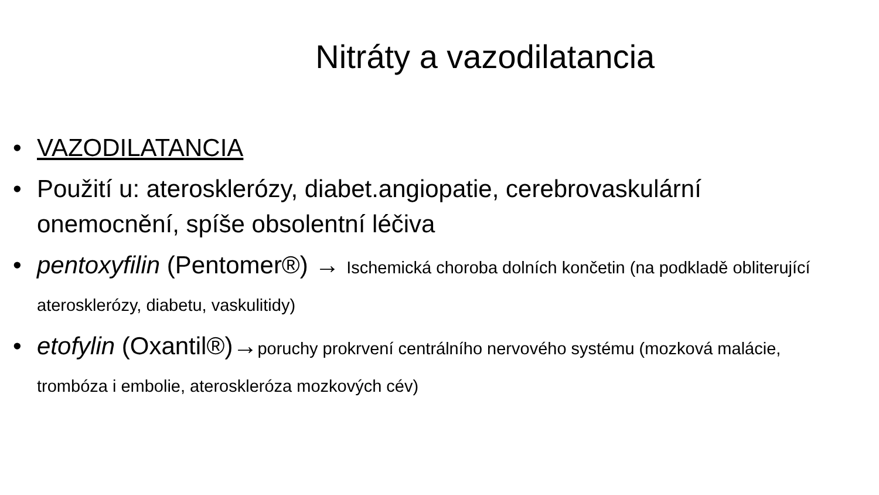Nitráty a vazodilatancia
• VAZODILATANCIA
• Použití u: aterosklerózy, diabet.angiopatie, cerebrovaskulární onemocnění, spíše obsolentní léčiva
• pentoxyfilin (Pentomer®) → Ischemická choroba dolních končetin (na podkladě obliterující aterosklerózy, diabetu, vaskulitidy)
• etofylin (Oxantil®)→poruchy prokrvení centrálního nervového systému (mozková malácie, trombóza i embolie, ateroskleróza mozkových cév)